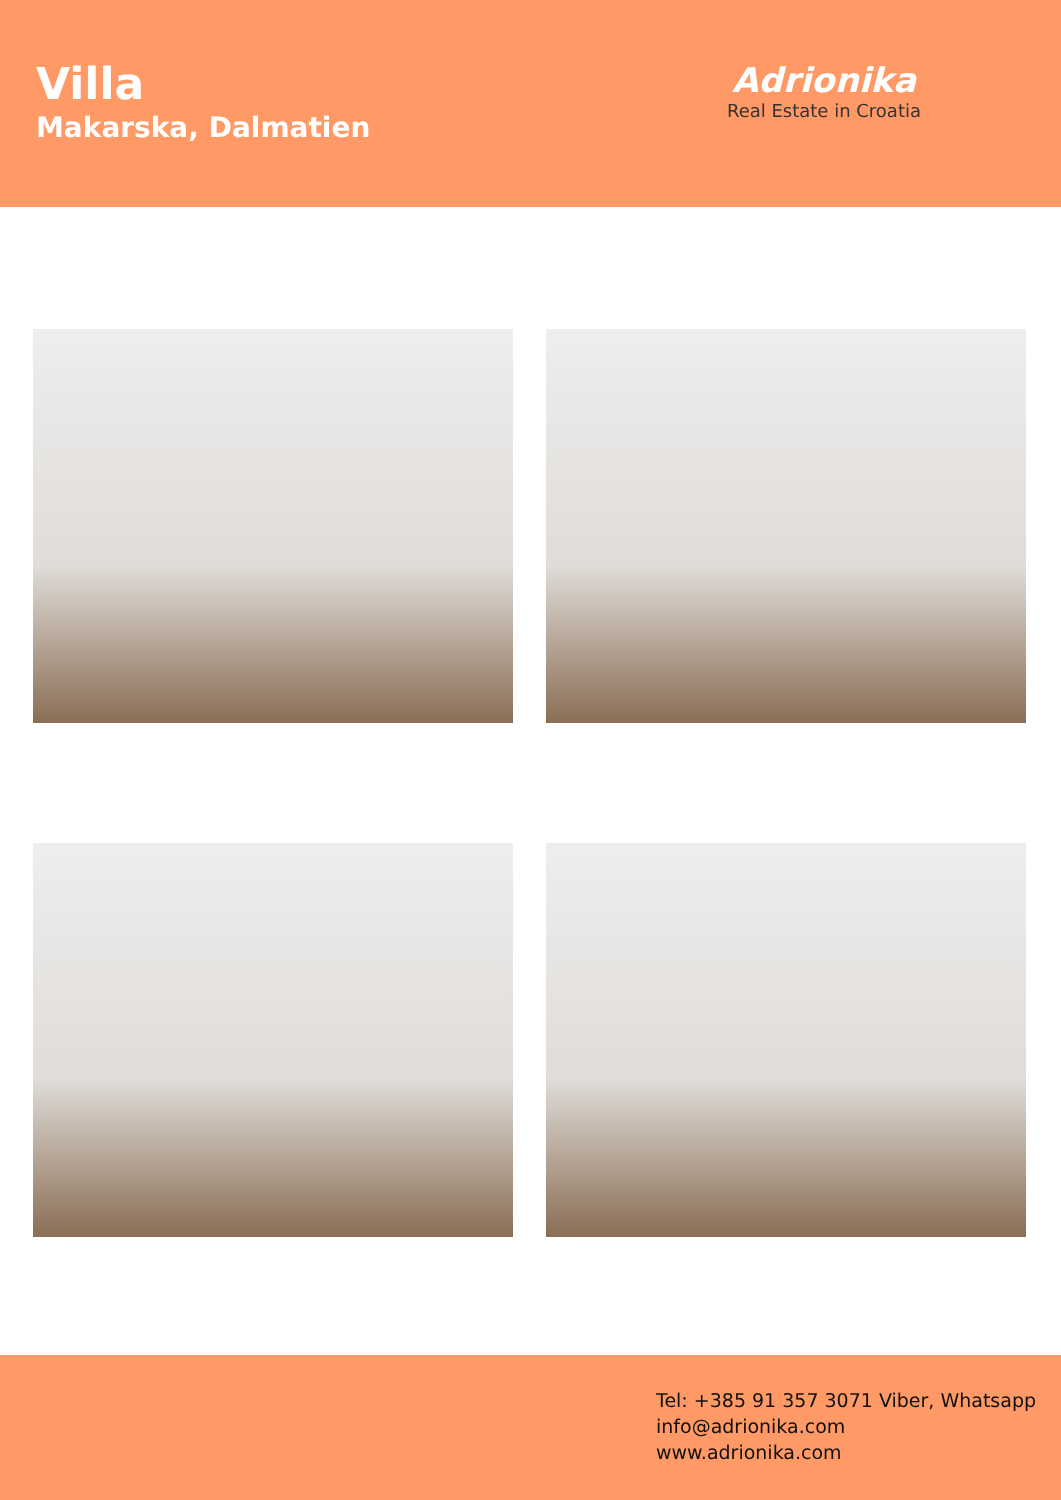Villa
Makarska, Dalmatien
Adrionika
Real Estate in Croatia
Tel: +385 91 357 3071 Viber, Whatsapp
info@adrionika.com
www.adrionika.com